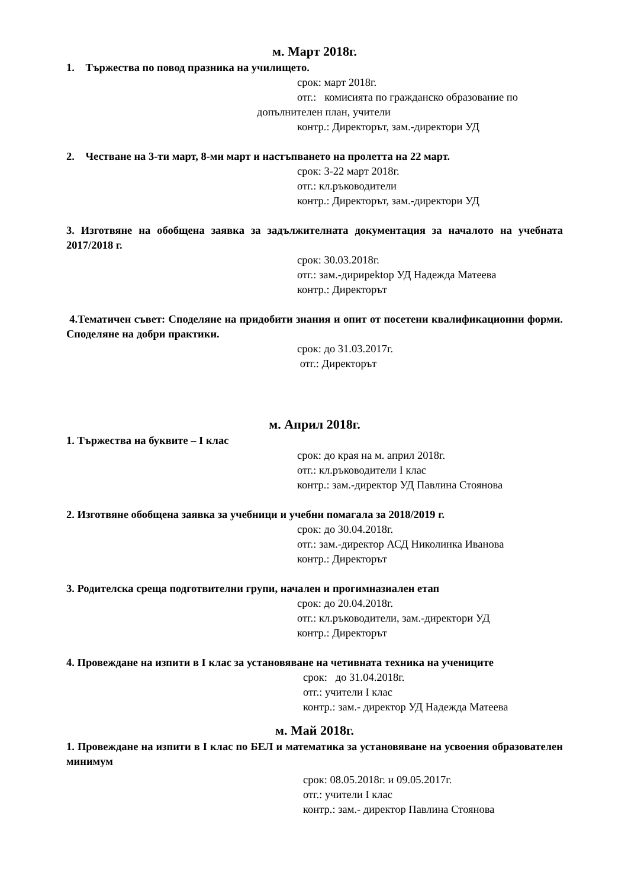м. Март 2018г.
1. Тържества по повод празника на училището.
срок: март 2018г.
отг.: комисията по гражданско образование по
допълнителен план, учители
контр.: Директорът, зам.-директори УД
2. Честване на 3-ти март, 8-ми март и настъпването на пролетта на 22 март.
срок: 3-22 март 2018г.
отг.: кл.ръководители
контр.: Директорът, зам.-директори УД
3. Изготвяне на обобщена заявка за задължителната документация за началото на учебната 2017/2018 г.
срок: 30.03.2018г.
отг.: зам.-дирирektор УД Надежда Матеева
контр.: Директорът
4.Тематичен съвет: Споделяне на придобити знания и опит от посетени квалификационни форми. Споделяне на добри практики.
срок: до 31.03.2017г.
отг.: Директорът
м. Април 2018г.
1. Тържества на буквите – I клас
срок: до края на м. април 2018г.
отг.: кл.ръководители I клас
контр.: зам.-директор УД Павлина Стоянова
2. Изготвяне обобщена заявка за учебници и учебни помагала за 2018/2019 г.
срок: до 30.04.2018г.
отг.: зам.-директор АСД Николинка Иванова
контр.: Директорът
3. Родителска среща подготвителни групи, начален и прогимназиален етап
срок: до 20.04.2018г.
отг.: кл.ръководители, зам.-директори УД
контр.: Директорът
4. Провеждане на изпити в I клас за установяване на четивната техника на учениците
срок: до 31.04.2018г.
отг.: учители I клас
контр.: зам.- директор УД Надежда Матеева
м. Май 2018г.
1. Провеждане на изпити в I клас по БЕЛ и математика за установяване на усвоения образователен минимум
срок: 08.05.2018г. и 09.05.2017г.
отг.: учители I клас
контр.: зам.- директор Павлина Стоянова